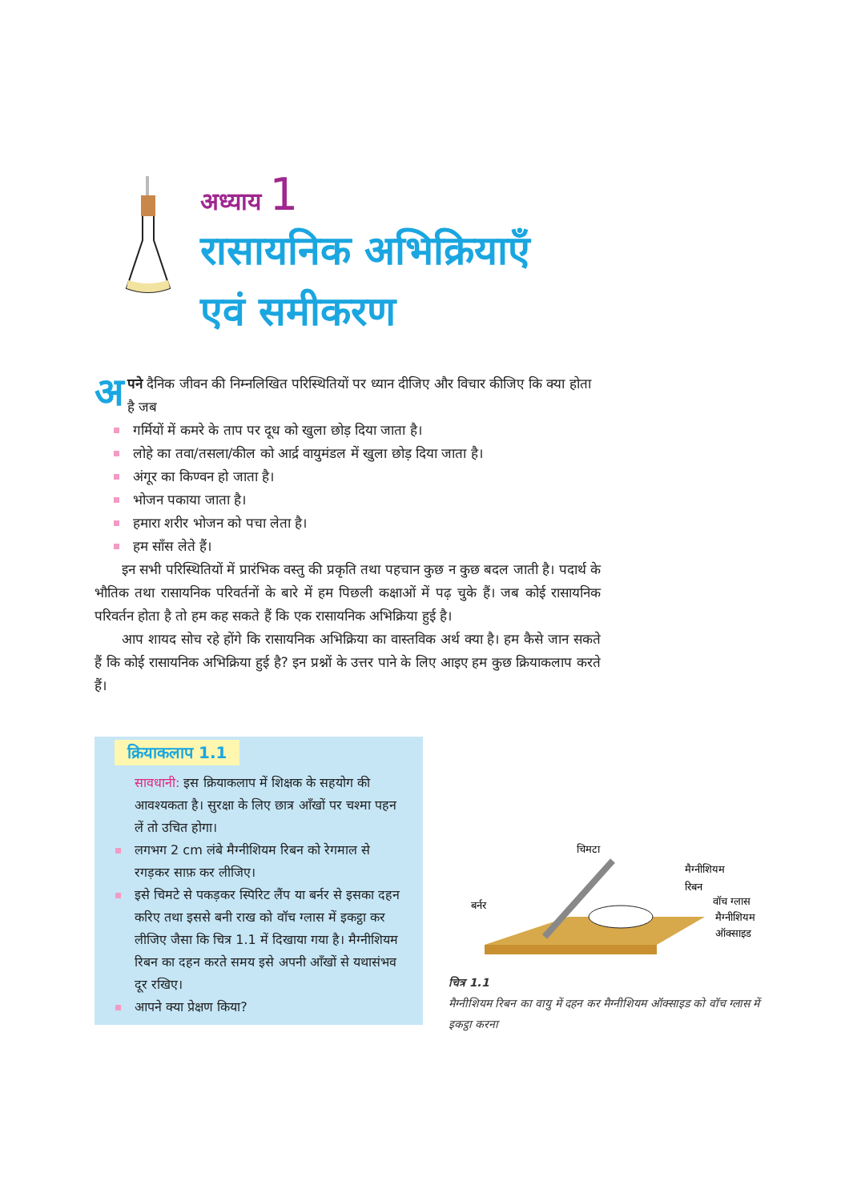अध्याय 1
रासायनिक अभिक्रियाएँ
एवं समीकरण
अपने दैनिक जीवन की निम्नलिखित परिस्थितियों पर ध्यान दीजिए और विचार कीजिए कि क्या होता है जब
गर्मियों में कमरे के ताप पर दूध को खुला छोड़ दिया जाता है।
लोहे का तवा/तसला/कील को आर्द्र वायुमंडल में खुला छोड़ दिया जाता है।
अंगूर का किण्वन हो जाता है।
भोजन पकाया जाता है।
हमारा शरीर भोजन को पचा लेता है।
हम साँस लेते हैं।
इन सभी परिस्थितियों में प्रारंभिक वस्तु की प्रकृति तथा पहचान कुछ न कुछ बदल जाती है। पदार्थ के भौतिक तथा रासायनिक परिवर्तनों के बारे में हम पिछली कक्षाओं में पढ़ चुके हैं। जब कोई रासायनिक परिवर्तन होता है तो हम कह सकते हैं कि एक रासायनिक अभिक्रिया हुई है।
आप शायद सोच रहे होंगे कि रासायनिक अभिक्रिया का वास्तविक अर्थ क्या है। हम कैसे जान सकते हैं कि कोई रासायनिक अभिक्रिया हुई है? इन प्रश्नों के उत्तर पाने के लिए आइए हम कुछ क्रियाकलाप करते हैं।
क्रियाकलाप 1.1
सावधानी: इस क्रियाकलाप में शिक्षक के सहयोग की आवश्यकता है। सुरक्षा के लिए छात्र आँखों पर चश्मा पहन लें तो उचित होगा।
लगभग 2 cm लंबे मैग्नीशियम रिबन को रेगमाल से रगड़कर साफ़ कर लीजिए।
इसे चिमटे से पकड़कर स्पिरिट लैंप या बर्नर से इसका दहन करिए तथा इससे बनी राख को वॉच ग्लास में इकट्ठा कर लीजिए जैसा कि चित्र 1.1 में दिखाया गया है। मैग्नीशियम रिबन का दहन करते समय इसे अपनी आँखों से यथासंभव दूर रखिए।
आपने क्या प्रेक्षण किया?
चिमटा
मैग्नीशियम
रिबन
बर्नर
वॉच ग्लास
मैग्नीशियम
ऑक्साइड
चित्र 1.1
मैग्नीशियम रिबन का वायु में दहन कर मैग्नीशियम ऑक्साइड को वॉच ग्लास में इकट्ठा करना